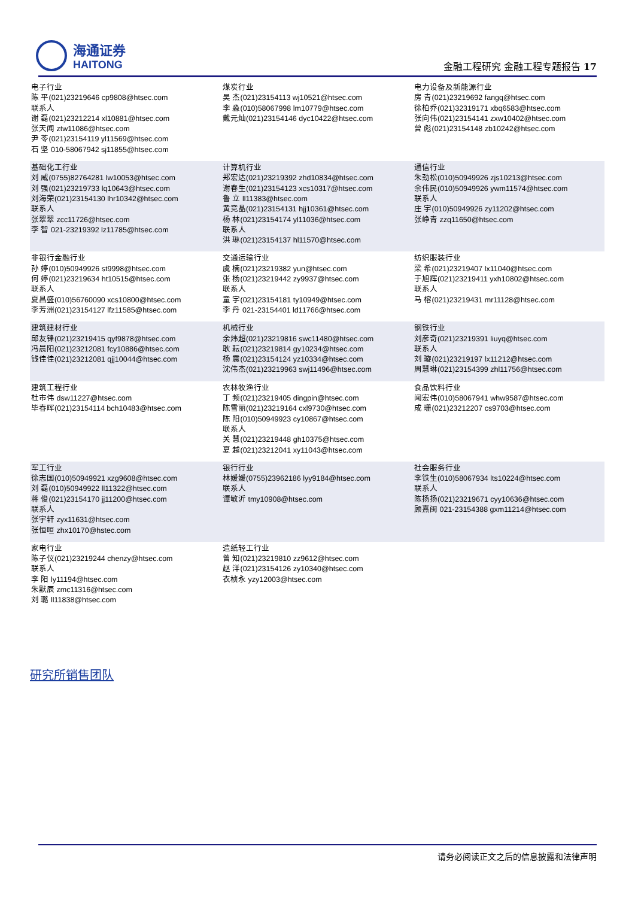海通证券
HAITONG
金融工程研究 金融工程专题报告 17
| 电子行业 陈 平(021)23219646 cp9808@htsec.com 联系人 谢 磊(021)23212214 xl10881@htsec.com 张天闻 ztw11086@htsec.com 尹 苓(021)23154119 yl11569@htsec.com 石 坚 010-58067942 sj11855@htsec.com | 煤炭行业 吴 杰(021)23154113 wj10521@htsec.com 李 淼(010)58067998 lm10779@htsec.com 戴元灿(021)23154146 dyc10422@htsec.com | 电力设备及新能源行业 房 青(021)23219692 fangq@htsec.com 徐柏乔(021)32319171 xbq6583@htsec.com 张向伟(021)23154141 zxw10402@htsec.com 曾 彪(021)23154148 zb10242@htsec.com |
| 基础化工行业 刘 威(0755)82764281 lw10053@htsec.com 刘 强(021)23219733 lq10643@htsec.com 刘海荣(021)23154130 lhr10342@htsec.com 联系人 张翠翠 zcc11726@htsec.com 李 智 021-23219392 lz11785@htsec.com | 计算机行业 郑宏达(021)23219392 zhd10834@htsec.com 谢春生(021)23154123 xcs10317@htsec.com 鲁 立 ll11383@htsec.com 黄竞晶(021)23154131 hjj10361@htsec.com 杨 林(021)23154174 yl11036@htsec.com 联系人 洪 琳(021)23154137 hl11570@htsec.com | 通信行业 朱劲松(010)50949926 zjs10213@htsec.com 余伟民(010)50949926 ywm11574@htsec.com 联系人 庄 宇(010)50949926 zy11202@htsec.com 张峥青 zzq11650@htsec.com |
| 非银行金融行业 孙 婷(010)50949926 st9998@htsec.com 何 婷(021)23219634 ht10515@htsec.com 联系人 夏昌盛(010)56760090 xcs10800@htsec.com 李芳洲(021)23154127 lfz11585@htsec.com | 交通运输行业 虞 楠(021)23219382 yun@htsec.com 张 杨(021)23219442 zy9937@htsec.com 联系人 童 宇(021)23154181 ty10949@htsec.com 李 丹 021-23154401 ld11766@htsec.com | 纺织服装行业 梁 希(021)23219407 lx11040@htsec.com 于旭辉(021)23219411 yxh10802@htsec.com 联系人 马 榕(021)23219431 mr11128@htsec.com |
| 建筑建材行业 邱友锋(021)23219415 qyf9878@htsec.com 冯晨阳(021)23212081 fcy10886@htsec.com 钱佳佳(021)23212081 qjj10044@htsec.com | 机械行业 余炜超(021)23219816 swc11480@htsec.com 耿 耘(021)23219814 gy10234@htsec.com 杨 震(021)23154124 yz10334@htsec.com 沈伟杰(021)23219963 swj11496@htsec.com | 钢铁行业 刘彦奇(021)23219391 liuyq@htsec.com 联系人 刘 璇(021)23219197 lx11212@htsec.com 周慧琳(021)23154399 zhl11756@htsec.com |
| 建筑工程行业 杜市伟 dsw11227@htsec.com 毕春晖(021)23154114 bch10483@htsec.com | 农林牧渔行业 丁 频(021)23219405 dingpin@htsec.com 陈雪丽(021)23219164 cxl9730@htsec.com 陈 阳(010)50949923 cy10867@htsec.com 联系人 关 慧(021)23219448 gh10375@htsec.com 夏 越(021)23212041 xy11043@htsec.com | 食品饮料行业 闻宏伟(010)58067941 whw9587@htsec.com 成 珊(021)23212207 cs9703@htsec.com |
| 军工行业 徐志国(010)50949921 xzg9608@htsec.com 刘 磊(010)50949922 ll11322@htsec.com 蒋 俊(021)23154170 jj11200@htsec.com 联系人 张宇轩 zyx11631@htsec.com 张恒晅 zhx10170@hstec.com | 银行行业 林媛媛(0755)23962186 lyy9184@htsec.com 联系人 谭敏沂 tmy10908@htsec.com | 社会服务行业 李铁生(010)58067934 lts10224@htsec.com 联系人 陈扬扬(021)23219671 cyy10636@htsec.com 顾熹闽 021-23154388 gxm11214@htsec.com |
| 家电行业 陈子仪(021)23219244 chenzy@htsec.com 联系人 李 阳 ly11194@htsec.com 朱默辰 zmc11316@htsec.com 刘 璐 ll11838@htsec.com | 造纸轻工行业 曾 知(021)23219810 zz9612@htsec.com 赵 洋(021)23154126 zy10340@htsec.com 衣桢永 yzy12003@htsec.com | |
研究所销售团队
请务必阅读正文之后的信息披露和法律声明